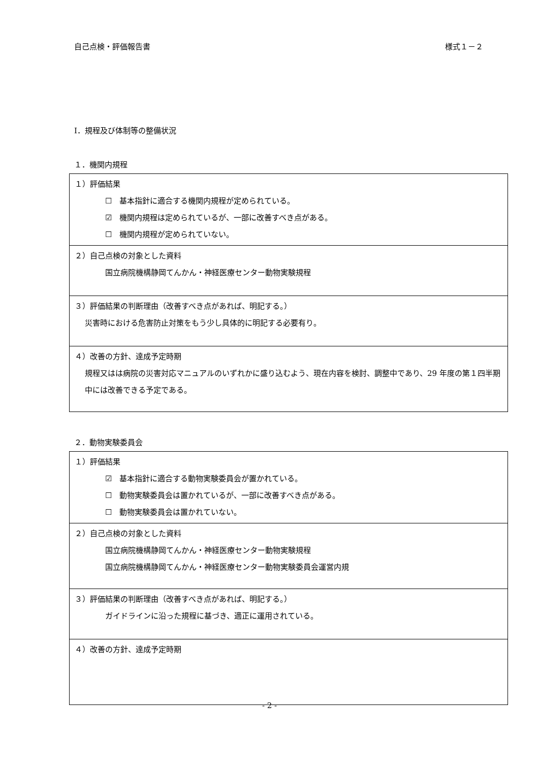自己点検・評価報告書 様式１－２
Ⅰ．規程及び体制等の整備状況
１．機関内規程
| １）評価結果 ☐ 基本指針に適合する機関内規程が定められている。 ☑ 機関内規程は定められているが、一部に改善すべき点がある。 ☐ 機関内規程が定められていない。 |
| ２）自己点検の対象とした資料 国立病院機構静岡てんかん・神経医療センター動物実験規程 |
| ３）評価結果の判断理由（改善すべき点があれば、明記する。） 災害時における危害防止対策をもう少し具体的に明記する必要有り。 |
| ４）改善の方針、達成予定時期 規程又はは病院の災害対応マニュアルのいずれかに盛り込むよう、現在内容を検討、調整中であり、29 年度の第１四半期中には改善できる予定である。 |
２．動物実験委員会
| １）評価結果 ☑ 基本指針に適合する動物実験委員会が置かれている。 ☐ 動物実験委員会は置かれているが、一部に改善すべき点がある。 ☐ 動物実験委員会は置かれていない。 |
| ２）自己点検の対象とした資料 国立病院機構静岡てんかん・神経医療センター動物実験規程 国立病院機構静岡てんかん・神経医療センター動物実験委員会運営内規 |
| ３）評価結果の判断理由（改善すべき点があれば、明記する。） ガイドラインに沿った規程に基づき、適正に運用されている。 |
| ４）改善の方針、達成予定時期 |
- 2 -